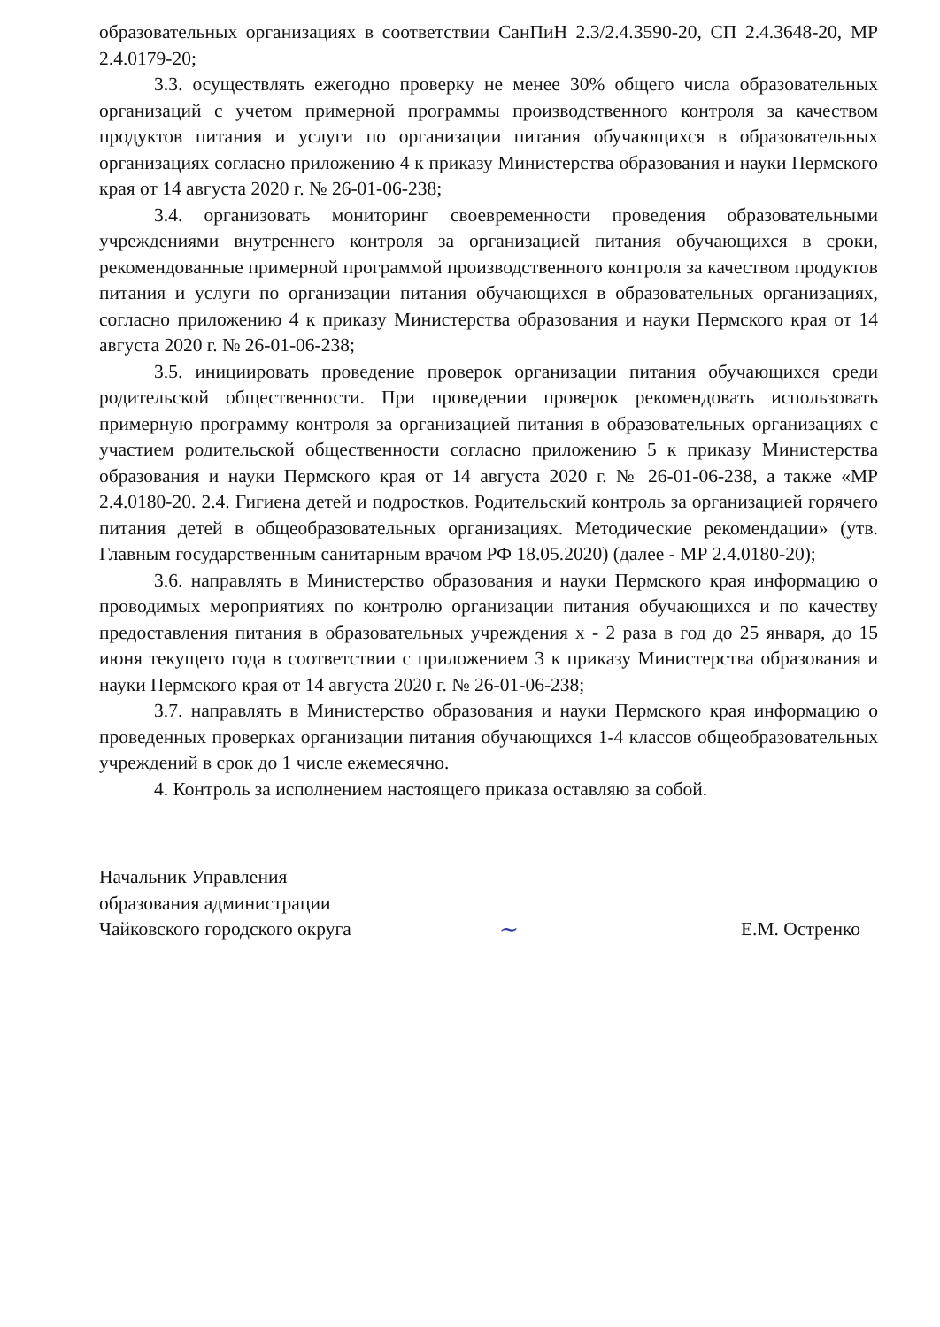образовательных организациях в соответствии СанПиН 2.3/2.4.3590-20, СП 2.4.3648-20, МР 2.4.0179-20;
3.3. осуществлять ежегодно проверку не менее 30% общего числа образовательных организаций с учетом примерной программы производственного контроля за качеством продуктов питания и услуги по организации питания обучающихся в образовательных организациях согласно приложению 4 к приказу Министерства образования и науки Пермского края от 14 августа 2020 г. № 26-01-06-238;
3.4. организовать мониторинг своевременности проведения образовательными учреждениями внутреннего контроля за организацией питания обучающихся в сроки, рекомендованные примерной программой производственного контроля за качеством продуктов питания и услуги по организации питания обучающихся в образовательных организациях, согласно приложению 4 к приказу Министерства образования и науки Пермского края от 14 августа 2020 г. № 26-01-06-238;
3.5. инициировать проведение проверок организации питания обучающихся среди родительской общественности. При проведении проверок рекомендовать использовать примерную программу контроля за организацией питания в образовательных организациях с участием родительской общественности согласно приложению 5 к приказу Министерства образования и науки Пермского края от 14 августа 2020 г. № 26-01-06-238, а также «МР 2.4.0180-20. 2.4. Гигиена детей и подростков. Родительский контроль за организацией горячего питания детей в общеобразовательных организациях. Методические рекомендации» (утв. Главным государственным санитарным врачом РФ 18.05.2020) (далее - МР 2.4.0180-20);
3.6. направлять в Министерство образования и науки Пермского края информацию о проводимых мероприятиях по контролю организации питания обучающихся и по качеству предоставления питания в образовательных учреждения х - 2 раза в год до 25 января, до 15 июня текущего года в соответствии с приложением 3 к приказу Министерства образования и науки Пермского края от 14 августа 2020 г. № 26-01-06-238;
3.7. направлять в Министерство образования и науки Пермского края информацию о проведенных проверках организации питания обучающихся 1-4 классов общеобразовательных учреждений в срок до 1 числе ежемесячно.
4. Контроль за исполнением настоящего приказа оставляю за собой.
Начальник Управления
образования администрации
Чайковского городского округа
~
Е.М. Остренко